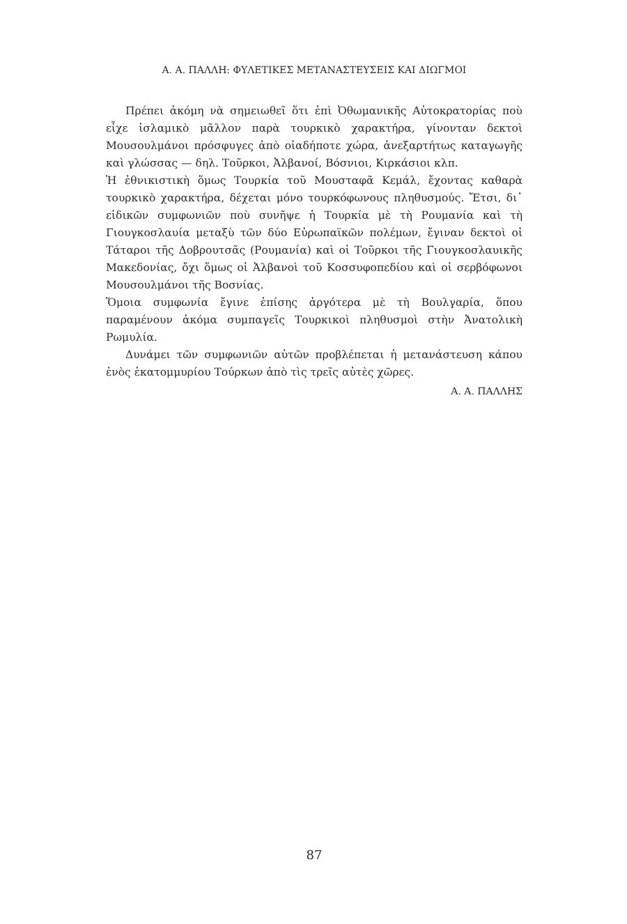Α. Α. ΠΑΛΛΗ: ΦΥΛΕΤΙΚΕΣ ΜΕΤΑΝΑΣΤΕΥΣΕΙΣ ΚΑΙ ΔΙΩΓΜΟΙ
Πρέπει ἀκόμη νὰ σημειωθεῖ ὅτι ἐπὶ Ὀθωμανικῆς Αὐτοκρατορίας ποὺ εἶχε ἰσλαμικὸ μᾶλλον παρὰ τουρκικὸ χαρακτήρα, γίνονταν δεκτοὶ Μουσουλμάνοι πρόσφυγες ἀπὸ οἱαδήποτε χώρα, ἀνεξαρτήτως καταγωγῆς καὶ γλώσσας — δηλ. Τοῦρκοι, Ἀλβανοί, Βόσνιοι, Κιρκάσιοι κλπ.
Ἡ ἐθνικιστικὴ ὅμως Τουρκία τοῦ Μουσταφᾶ Κεμάλ, ἔχοντας καθαρὰ τουρκικὸ χαρακτήρα, δέχεται μόνο τουρκόφωνους πληθυσμούς. Ἔτσι, δι᾽ εἰδικῶν συμφωνιῶν ποὺ συνῆψε ἡ Τουρκία μὲ τὴ Ρουμανία καὶ τὴ Γιουγκοσλαυία μεταξὺ τῶν δύο Εὐρωπαϊκῶν πολέμων, ἔγιναν δεκτοὶ οἱ Τάταροι τῆς Δοβρουτσᾶς (Ρουμανία) καὶ οἱ Τοῦρκοι τῆς Γιουγκοσλαυικῆς Μακεδονίας, ὄχι ὅμως οἱ Ἀλβανοὶ τοῦ Κοσσυφοπεδίου καὶ οἱ σερβόφωνοι Μουσουλμάνοι τῆς Βοσνίας.
Ὅμοια συμφωνία ἔγινε ἐπίσης ἀργότερα μὲ τὴ Βουλγαρία, ὅπου παραμένουν ἀκόμα συμπαγεῖς Τουρκικοὶ πληθυσμοὶ στὴν Ἀνατολικὴ Ρωμυλία.
Δυνάμει τῶν συμφωνιῶν αὐτῶν προβλέπεται ἡ μετανάστευση κάπου ἑνὸς ἑκατομμυρίου Τούρκων ἀπὸ τὶς τρεῖς αὐτὲς χῶρες.
Α. Α. ΠΑΛΛΗΣ
87